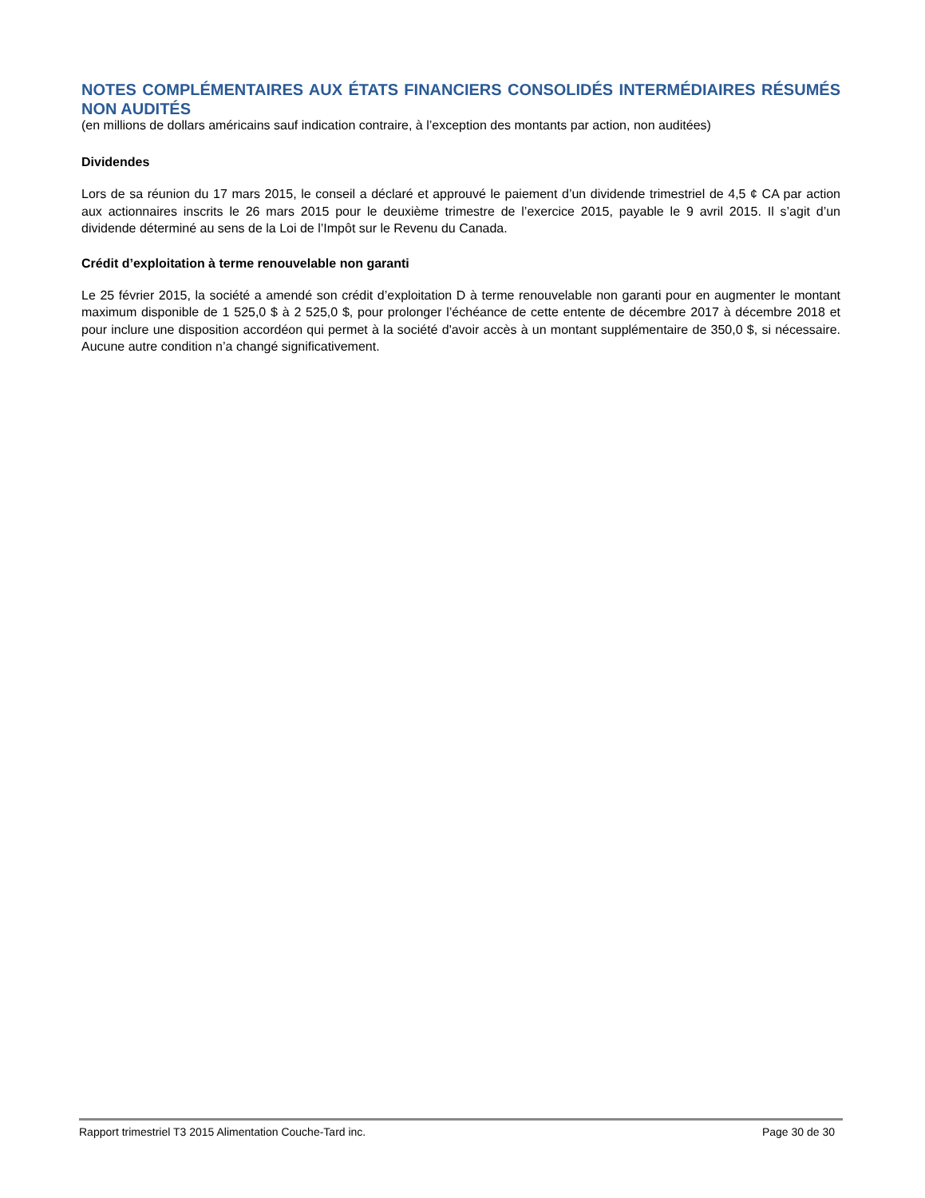NOTES COMPLÉMENTAIRES AUX ÉTATS FINANCIERS CONSOLIDÉS INTERMÉDIAIRES RÉSUMÉS NON AUDITÉS
(en millions de dollars américains sauf indication contraire, à l’exception des montants par action, non auditées)
Dividendes
Lors de sa réunion du 17 mars 2015, le conseil a déclaré et approuvé le paiement d’un dividende trimestriel de 4,5 ¢ CA par action aux actionnaires inscrits le 26 mars 2015 pour le deuxième trimestre de l’exercice 2015, payable le 9 avril 2015. Il s’agit d’un dividende déterminé au sens de la Loi de l’Impôt sur le Revenu du Canada.
Crédit d’exploitation à terme renouvelable non garanti
Le 25 février 2015, la société a amendé son crédit d’exploitation D à terme renouvelable non garanti pour en augmenter le montant maximum disponible de 1 525,0 $ à 2 525,0 $, pour prolonger l’échéance de cette entente de décembre 2017 à décembre 2018 et pour inclure une disposition accordéon qui permet à la société d'avoir accès à un montant supplémentaire de 350,0 $, si nécessaire. Aucune autre condition n’a changé significativement.
Rapport trimestriel T3 2015 Alimentation Couche-Tard inc. Page 30 de 30